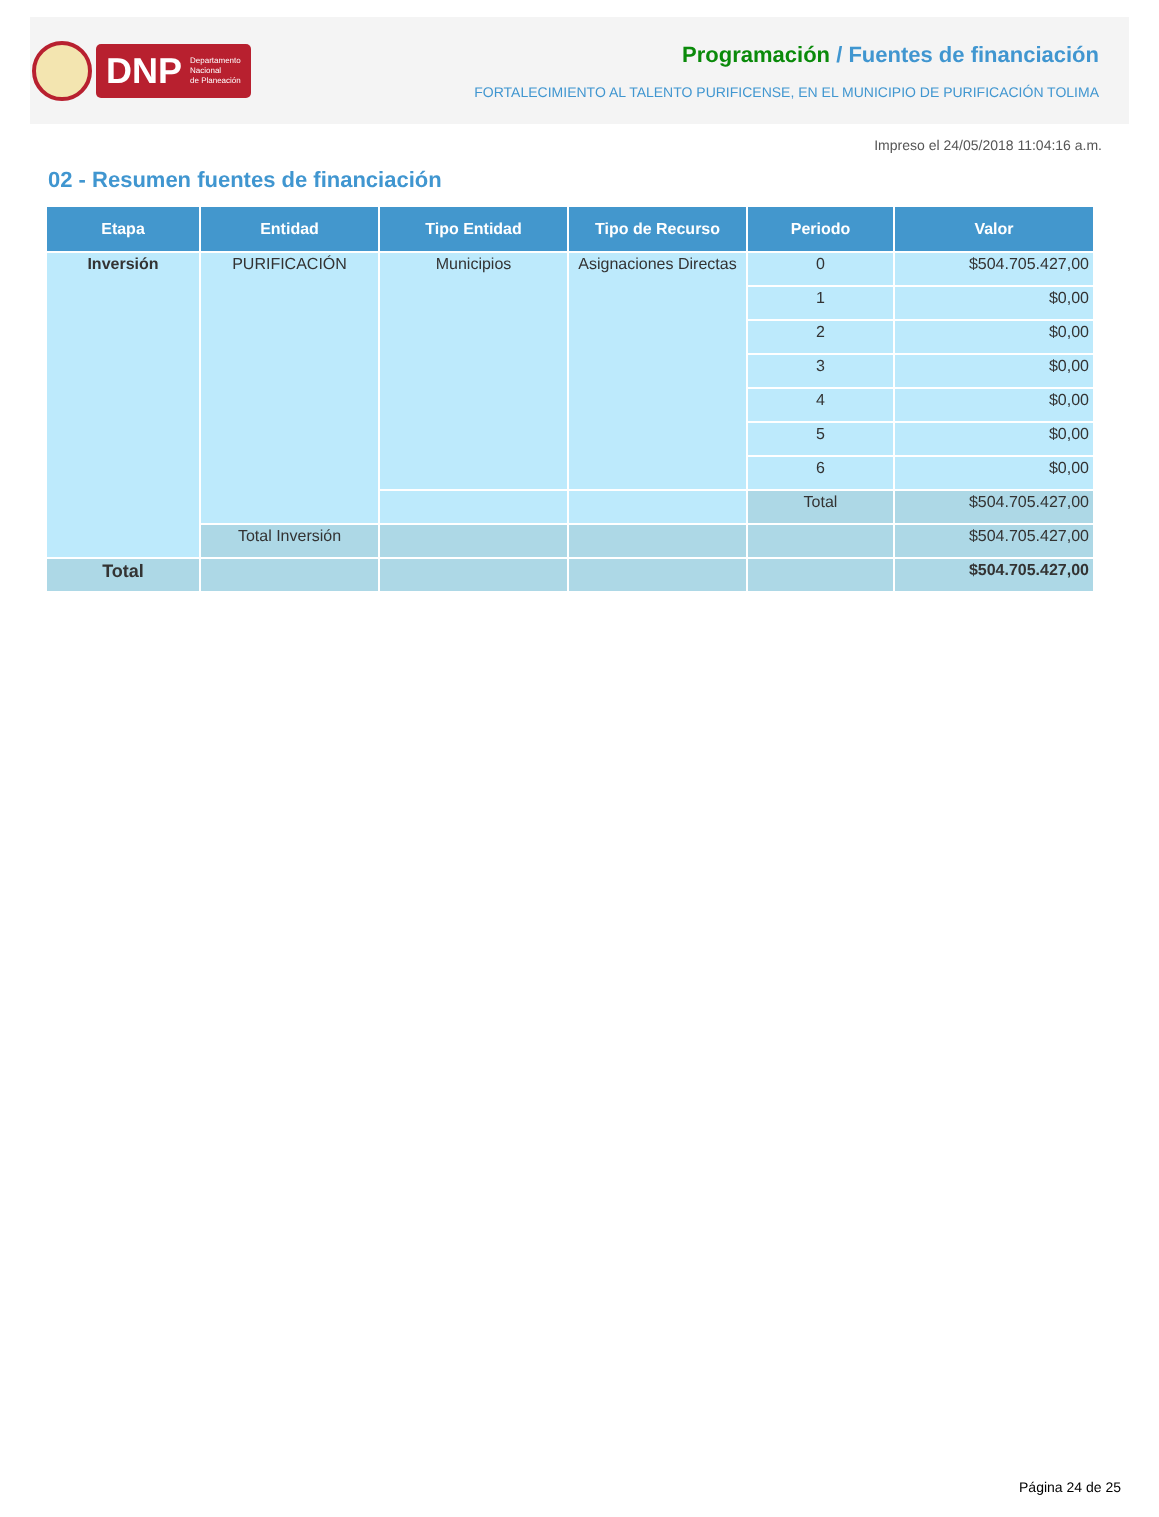DNP Departamento
Nacional
de Planeación
Programación / Fuentes de financiación
FORTALECIMIENTO AL TALENTO PURIFICENSE, EN EL MUNICIPIO DE PURIFICACIÓN TOLIMA
Impreso el 24/05/2018 11:04:16 a.m.
02 - Resumen fuentes de financiación
| Etapa | Entidad | Tipo Entidad | Tipo de Recurso | Periodo | Valor |
| --- | --- | --- | --- | --- | --- |
| Inversión | PURIFICACIÓN | Municipios | Asignaciones Directas | 0 | $504.705.427,00 |
| | | | | 1 | $0,00 |
| | | | | 2 | $0,00 |
| | | | | 3 | $0,00 |
| | | | | 4 | $0,00 |
| | | | | 5 | $0,00 |
| | | | | 6 | $0,00 |
| | | | | Total | $504.705.427,00 |
| | Total Inversión | | | | $504.705.427,00 |
| Total | | | | | $504.705.427,00 |
Página 24 de 25